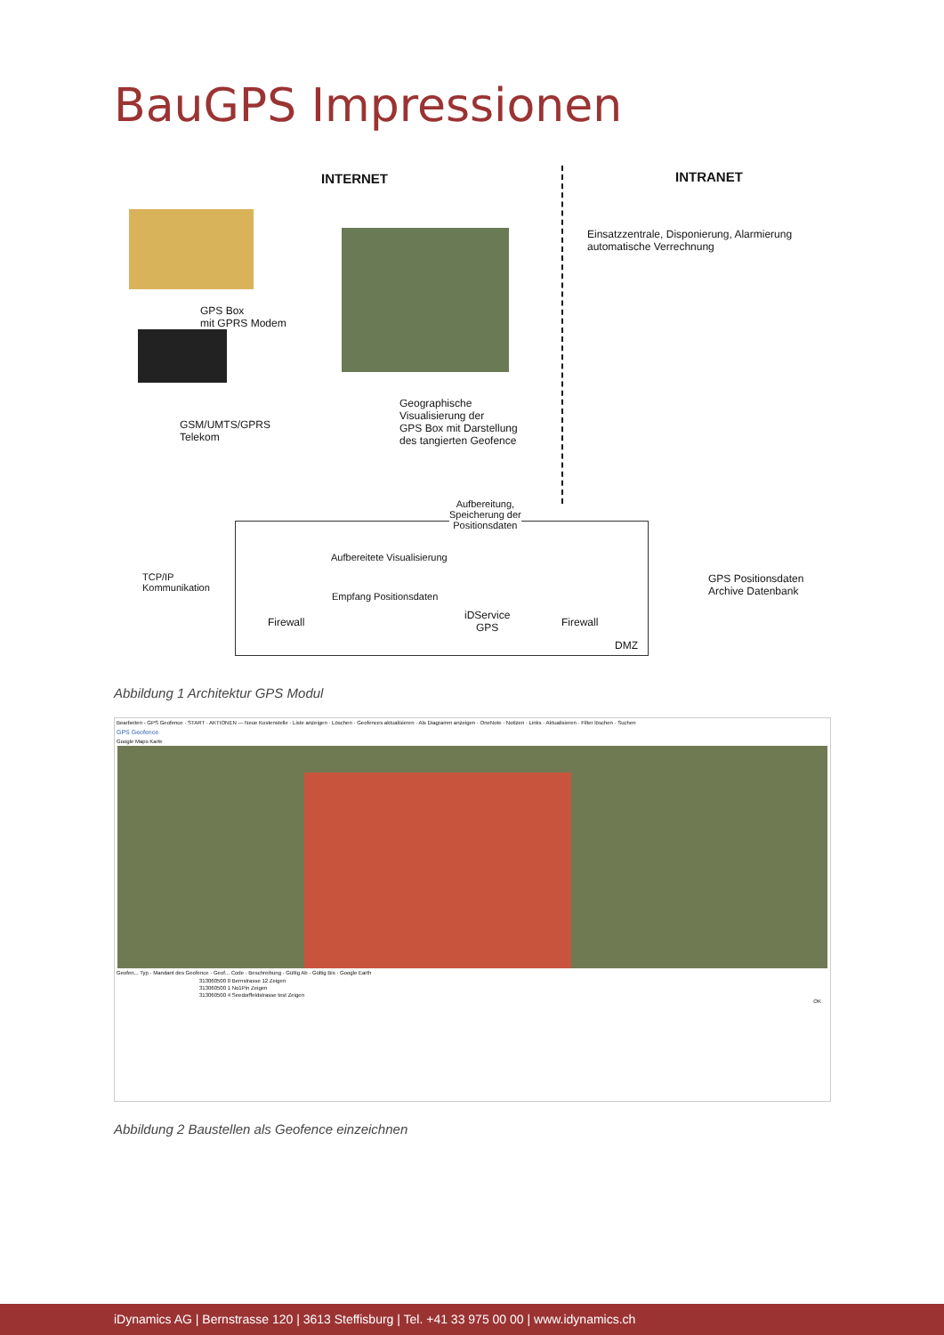BauGPS Impressionen
INTERNET INTRANET
Einsatzzentrale, Disponierung, Alarmierung
automatische Verrechnung
GPS Box
mit GPRS Modem
GSM/UMTS/GPRS
Telekom
Geographische
Visualisierung der
GPS Box mit Darstellung
des tangierten Geofence
Aufbereitung,
Speicherung der
Positionsdaten
TCP/IP
Kommunikation
Aufbereitete Visualisierung
Empfang Positionsdaten
Firewall
iDService
GPS
Firewall
DMZ
GPS Positionsdaten
Archive Datenbank
Abbildung 1 Architektur GPS Modul
Bearbeiten - GPS Geofence · START · AKTIONEN — Neue Kostenstelle · Liste anzeigen · Löschen · Geofences aktualisieren · Als Diagramm anzeigen · OneNote · Notizen · Links · Aktualisieren · Filter löschen · Suchen
GPS Geofence
Google Maps Karte
Geofen... Typ · Mandant des Geofence · Geof... Code · Beschreibung · Gültig Ab · Gültig Bis · Google Earth
313060500 0 Bernstrasse 12 Zeigen
313060500 1 No1Pin Zeigen
313060500 4 Seedorffeldstrasse test Zeigen
OK
Abbildung 2 Baustellen als Geofence einzeichnen
iDynamics AG | Bernstrasse 120 | 3613 Steffisburg | Tel. +41 33 975 00 00 | www.idynamics.ch